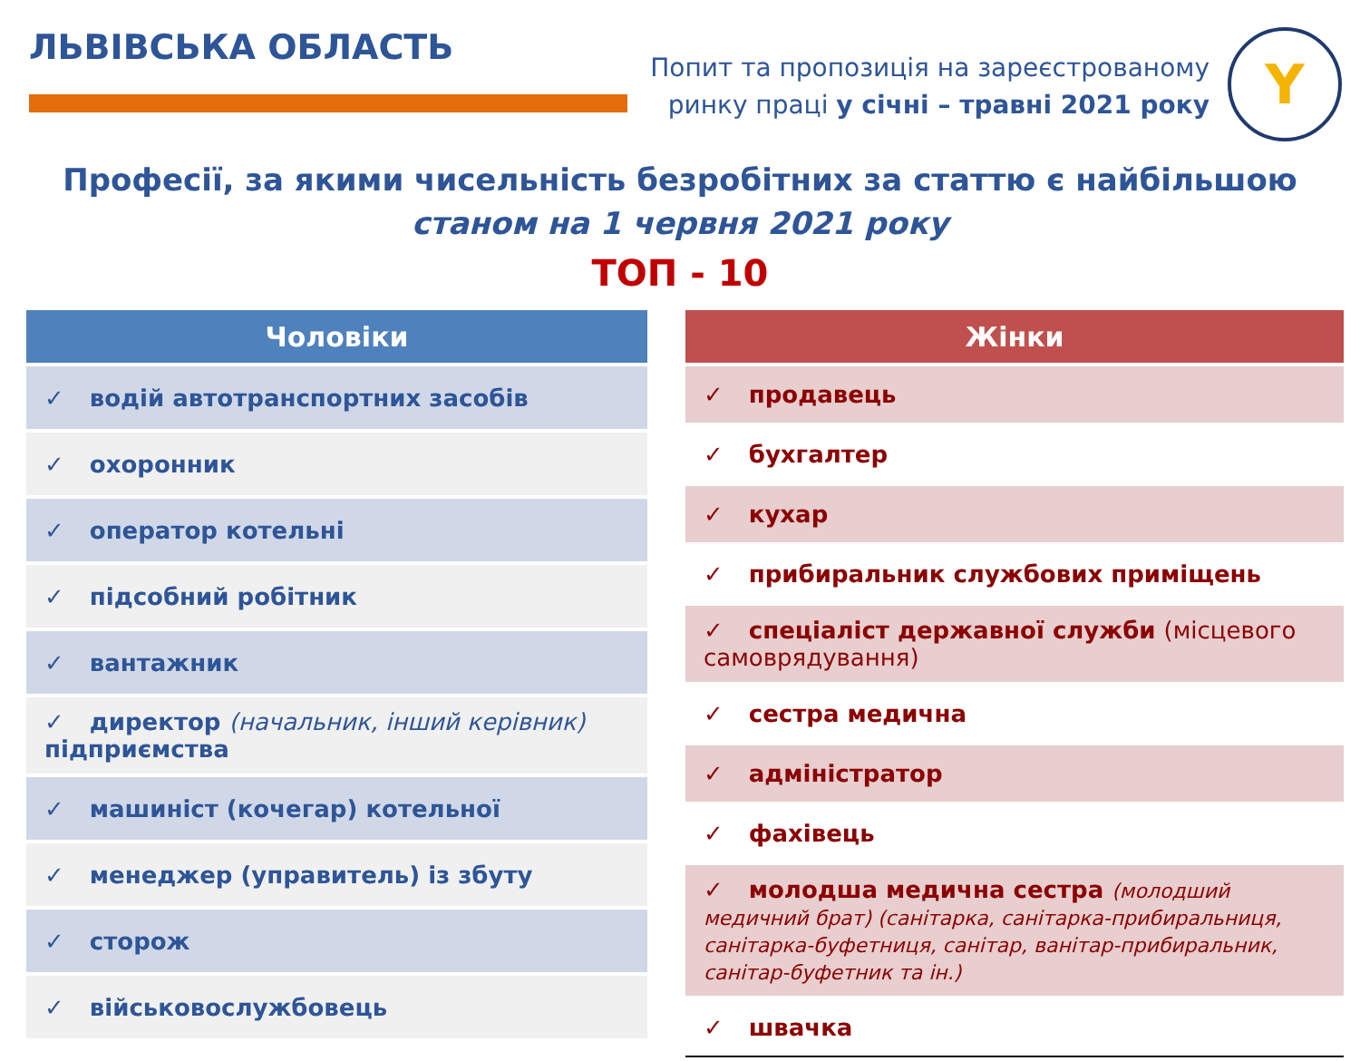ЛЬВІВСЬКА ОБЛАСТЬ
Попит та пропозиція на зареєстрованому
ринку праці у січні – травні 2021 року
Y
Професії, за якими чисельність безробітних за статтю є найбільшою
станом на 1 червня 2021 року
ТОП - 10
| Чоловіки |
| --- |
| ✓ водій автотранспортних засобів |
| ✓ охоронник |
| ✓ оператор котельні |
| ✓ підсобний робітник |
| ✓ вантажник |
| ✓ директор (начальник, інший керівник) підприємства |
| ✓ машиніст (кочегар) котельної |
| ✓ менеджер (управитель) із збуту |
| ✓ сторож |
| ✓ військовослужбовець |
| Жінки |
| --- |
| ✓ продавець |
| ✓ бухгалтер |
| ✓ кухар |
| ✓ прибиральник службових приміщень |
| ✓ спеціаліст державної служби (місцевого самоврядування) |
| ✓ сестра медична |
| ✓ адміністратор |
| ✓ фахівець |
| ✓ молодша медична сестра (молодший медичний брат) (санітарка, санітарка-прибиральниця, санітарка-буфетниця, санітар, ванітар-прибиральник, санітар-буфетник та ін.) |
| ✓ швачка |